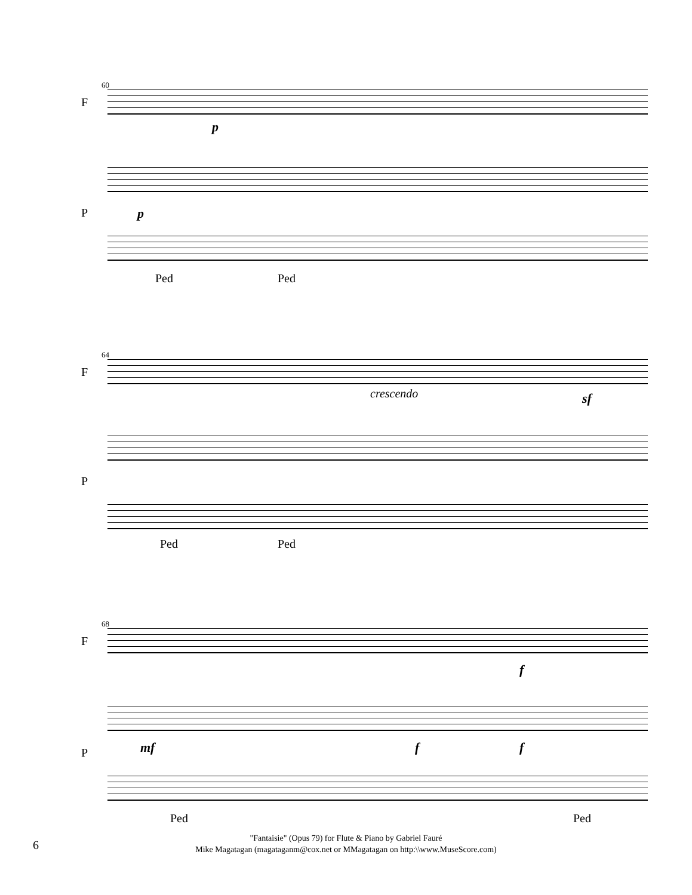60
F
p
P p
Ped Ped
64
F
crescendo sf
P
Ped Ped
68
F
f
P mf f f
Ped Ped
6
"Fantaisie" (Opus 79) for Flute & Piano by Gabriel Fauré
Mike Magatagan (magataganm@cox.net or MMagatagan on http:\\www.MuseScore.com)